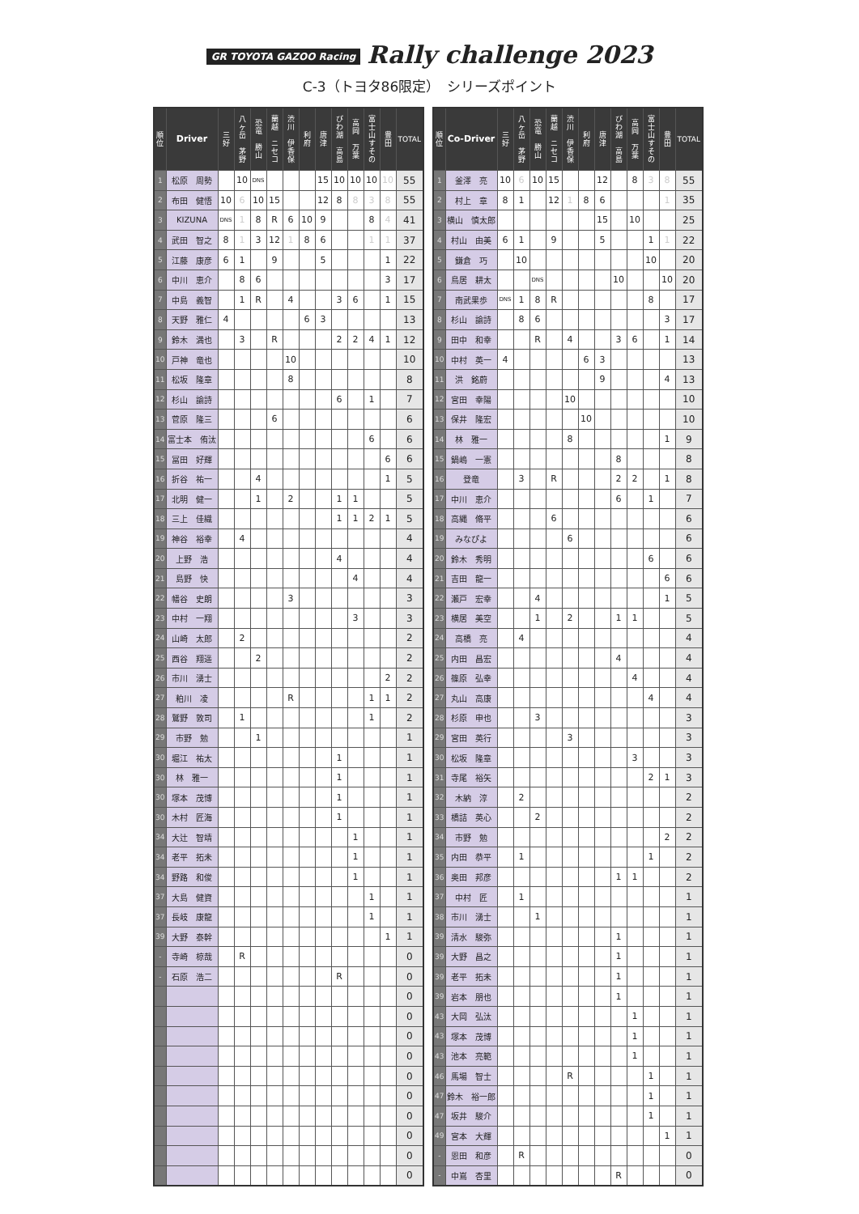GR TOYOTA GAZOO Racing Rally challenge 2023
C-3（トヨタ86限定）　シリーズポイント
| 順 位 | Driver | 三 好 | 八 ヶ 岳 茅 野 | 恐 竜 勝 山 | 蘭 越 ニ セ コ | 渋 川 伊 香 保 | 利 府 | 唐 津 | び わ 湖 高 島 | 高 岡 万 葉 | 富 士 山 す そ の | 豊 田 | TOTAL |
| --- | --- | --- | --- | --- | --- | --- | --- | --- | --- | --- | --- | --- | --- |
| 1 | 松原 周勢 | | 10 | DNS | | | | 15 | 10 | 10 | 10 | 10 | 55 |
| 2 | 布田 健悟 | 10 | 6 | 10 | 15 | | | 12 | 8 | 8 | 3 | 8 | 55 |
| 3 | KIZUNA | DNS | 1 | 8 | R | 6 | 10 | 9 | | | 8 | 4 | 41 |
| 4 | 武田 智之 | 8 | 1 | 3 | 12 | 1 | 8 | 6 | | | 1 | 1 | 37 |
| 5 | 江藤 康彦 | 6 | 1 | | 9 | | | 5 | | | | 1 | 22 |
| 6 | 中川 恵介 | | 8 | 6 | | | | | | | | 3 | 17 |
| 7 | 中島 義智 | | 1 | R | | 4 | | | 3 | 6 | | 1 | 15 |
| 8 | 天野 雅仁 | 4 | | | | | 6 | 3 | | | | | 13 |
| 9 | 鈴木 満也 | | 3 | | R | | | | 2 | 2 | 4 | 1 | 12 |
| 10 | 戸神 竜也 | | | | | 10 | | | | | | | 10 |
| 11 | 松坂 隆章 | | | | | 8 | | | | | | | 8 |
| 12 | 杉山 諭詩 | | | | | | | | 6 | | 1 | | 7 |
| 13 | 菅原 隆三 | | | | 6 | | | | | | | | 6 |
| 14 | 富士本 侑汰 | | | | | | | | | | 6 | | 6 |
| 15 | 冨田 好輝 | | | | | | | | | | | 6 | 6 |
| 16 | 折谷 祐一 | | | 4 | | | | | | | | 1 | 5 |
| 17 | 北明 健一 | | | 1 | | 2 | | | 1 | 1 | | | 5 |
| 18 | 三上 佳織 | | | | | | | | 1 | 1 | 2 | 1 | 5 |
| 19 | 神谷 裕幸 | | 4 | | | | | | | | | | 4 |
| 20 | 上野 浩 | | | | | | | | 4 | | | | 4 |
| 21 | 島野 快 | | | | | | | | | 4 | | | 4 |
| 22 | 幡谷 史朗 | | | | | 3 | | | | | | | 3 |
| 23 | 中村 一翔 | | | | | | | | | 3 | | | 3 |
| 24 | 山崎 太郎 | | 2 | | | | | | | | | | 2 |
| 25 | 西谷 翔遥 | | | 2 | | | | | | | | | 2 |
| 26 | 市川 湧士 | | | | | | | | | | | 2 | 2 |
| 27 | 粕川 凌 | | | | | R | | | | | 1 | 1 | 2 |
| 28 | 鷲野 敦司 | | 1 | | | | | | | | 1 | | 2 |
| 29 | 市野 勉 | | | 1 | | | | | | | | | 1 |
| 30 | 堀江 祐太 | | | | | | | | 1 | | | | 1 |
| 30 | 林 雅一 | | | | | | | | 1 | | | | 1 |
| 30 | 塚本 茂博 | | | | | | | | 1 | | | | 1 |
| 30 | 木村 匠海 | | | | | | | | 1 | | | | 1 |
| 34 | 大辻 智靖 | | | | | | | | | 1 | | | 1 |
| 34 | 老平 拓未 | | | | | | | | | 1 | | | 1 |
| 34 | 野路 和俊 | | | | | | | | | 1 | | | 1 |
| 37 | 大島 健資 | | | | | | | | | | 1 | | 1 |
| 37 | 長岐 康龍 | | | | | | | | | | 1 | | 1 |
| 39 | 大野 泰幹 | | | | | | | | | | | 1 | 1 |
| - | 寺崎 椋哉 | | R | | | | | | | | | | 0 |
| - | 石原 浩二 | | | | | | | | R | | | | 0 |
| | | | | | | | | | | | | | 0 |
| | | | | | | | | | | | | | 0 |
| | | | | | | | | | | | | | 0 |
| | | | | | | | | | | | | | 0 |
| | | | | | | | | | | | | | 0 |
| | | | | | | | | | | | | | 0 |
| | | | | | | | | | | | | | 0 |
| | | | | | | | | | | | | | 0 |
| | | | | | | | | | | | | | 0 |
| | | | | | | | | | | | | | 0 |
| 順 位 | Co-Driver | 三 好 | 八 ヶ 岳 茅 野 | 恐 竜 勝 山 | 蘭 越 ニ セ コ | 渋 川 伊 香 保 | 利 府 | 唐 津 | び わ 湖 高 島 | 高 岡 万 葉 | 富 士 山 す そ の | 豊 田 | TOTAL |
| --- | --- | --- | --- | --- | --- | --- | --- | --- | --- | --- | --- | --- | --- |
| 1 | 釜澤 亮 | 10 | 6 | 10 | 15 | | | 12 | | 8 | 3 | 8 | 55 |
| 2 | 村上 章 | 8 | 1 | | 12 | 1 | 8 | 6 | | | | 1 | 35 |
| 3 | 横山 慎太郎 | | | | | | | 15 | | 10 | | | 25 |
| 4 | 村山 由美 | 6 | 1 | | 9 | | | 5 | | | 1 | 1 | 22 |
| 5 | 鎌倉 巧 | | 10 | | | | | | | | 10 | | 20 |
| 6 | 鳥居 耕太 | | | DNS | | | | | 10 | | | 10 | 20 |
| 7 | 南武果歩 | DNS | 1 | 8 | R | | | | | | 8 | | 17 |
| 8 | 杉山 諭詩 | | 8 | 6 | | | | | | | | 3 | 17 |
| 9 | 田中 和幸 | | | R | | 4 | | | 3 | 6 | | 1 | 14 |
| 10 | 中村 英一 | 4 | | | | | 6 | 3 | | | | | 13 |
| 11 | 洪 銘蔚 | | | | | | | 9 | | | | 4 | 13 |
| 12 | 宮田 幸陽 | | | | | 10 | | | | | | | 10 |
| 13 | 保井 隆宏 | | | | | | 10 | | | | | | 10 |
| 14 | 林 雅一 | | | | | 8 | | | | | | 1 | 9 |
| 15 | 鍋嶋 一憲 | | | | | | | | 8 | | | | 8 |
| 16 | 登竜 | | 3 | | R | | | | 2 | 2 | | 1 | 8 |
| 17 | 中川 恵介 | | | | | | | | 6 | | 1 | | 7 |
| 18 | 高縄 脩平 | | | | 6 | | | | | | | | 6 |
| 19 | みなぴよ | | | | | 6 | | | | | | | 6 |
| 20 | 鈴木 秀明 | | | | | | | | | | 6 | | 6 |
| 21 | 吉田 龍一 | | | | | | | | | | | 6 | 6 |
| 22 | 瀬戸 宏幸 | | | 4 | | | | | | | | 1 | 5 |
| 23 | 横居 美空 | | | 1 | | 2 | | | 1 | 1 | | | 5 |
| 24 | 高橋 亮 | | 4 | | | | | | | | | | 4 |
| 25 | 内田 昌宏 | | | | | | | | 4 | | | | 4 |
| 26 | 篠原 弘幸 | | | | | | | | | 4 | | | 4 |
| 27 | 丸山 高康 | | | | | | | | | | 4 | | 4 |
| 28 | 杉原 申也 | | | 3 | | | | | | | | | 3 |
| 29 | 宮田 英行 | | | | | 3 | | | | | | | 3 |
| 30 | 松坂 隆章 | | | | | | | | | 3 | | | 3 |
| 31 | 寺尾 裕矢 | | | | | | | | | | 2 | 1 | 3 |
| 32 | 木納 淳 | | 2 | | | | | | | | | | 2 |
| 33 | 橋詰 英心 | | | 2 | | | | | | | | | 2 |
| 34 | 市野 勉 | | | | | | | | | | | 2 | 2 |
| 35 | 内田 恭平 | | 1 | | | | | | | | 1 | | 2 |
| 36 | 奥田 邦彦 | | | | | | | | 1 | 1 | | | 2 |
| 37 | 中村 匠 | | 1 | | | | | | | | | | 1 |
| 38 | 市川 湧士 | | | 1 | | | | | | | | | 1 |
| 39 | 清水 駿弥 | | | | | | | | 1 | | | | 1 |
| 39 | 大野 昌之 | | | | | | | | 1 | | | | 1 |
| 39 | 老平 拓未 | | | | | | | | 1 | | | | 1 |
| 39 | 岩本 朋也 | | | | | | | | 1 | | | | 1 |
| 43 | 大岡 弘汰 | | | | | | | | | 1 | | | 1 |
| 43 | 塚本 茂博 | | | | | | | | | 1 | | | 1 |
| 43 | 池本 亮範 | | | | | | | | | 1 | | | 1 |
| 46 | 馬場 智士 | | | | | R | | | | | 1 | | 1 |
| 47 | 鈴木 裕一郎 | | | | | | | | | | 1 | | 1 |
| 47 | 坂井 駿介 | | | | | | | | | | 1 | | 1 |
| 49 | 宮本 大輝 | | | | | | | | | | | 1 | 1 |
| - | 恩田 和彦 | | R | | | | | | | | | | 0 |
| - | 中嶌 杏里 | | | | | | | | R | | | | 0 |